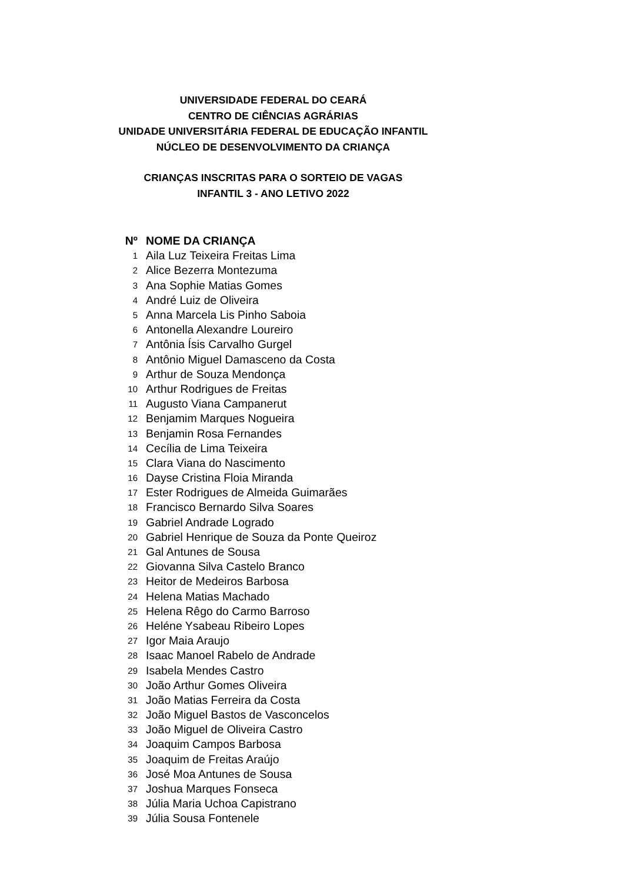UNIVERSIDADE FEDERAL DO CEARÁ
CENTRO DE CIÊNCIAS AGRÁRIAS
UNIDADE UNIVERSITÁRIA FEDERAL DE EDUCAÇÃO INFANTIL
NÚCLEO DE DESENVOLVIMENTO DA CRIANÇA
CRIANÇAS INSCRITAS PARA O SORTEIO DE VAGAS
INFANTIL 3 - ANO LETIVO 2022
| Nº | NOME DA CRIANÇA |
| --- | --- |
| 1 | Aila Luz Teixeira Freitas Lima |
| 2 | Alice Bezerra Montezuma |
| 3 | Ana Sophie Matias Gomes |
| 4 | André Luiz de Oliveira |
| 5 | Anna Marcela Lis Pinho Saboia |
| 6 | Antonella Alexandre Loureiro |
| 7 | Antônia Ísis Carvalho Gurgel |
| 8 | Antônio Miguel Damasceno da Costa |
| 9 | Arthur de Souza Mendonça |
| 10 | Arthur Rodrigues de Freitas |
| 11 | Augusto Viana Campanerut |
| 12 | Benjamim Marques Nogueira |
| 13 | Benjamin Rosa Fernandes |
| 14 | Cecília de Lima Teixeira |
| 15 | Clara Viana do Nascimento |
| 16 | Dayse Cristina Floia Miranda |
| 17 | Ester Rodrigues de Almeida Guimarães |
| 18 | Francisco Bernardo Silva Soares |
| 19 | Gabriel Andrade Logrado |
| 20 | Gabriel Henrique de Souza da Ponte Queiroz |
| 21 | Gal Antunes de Sousa |
| 22 | Giovanna Silva Castelo Branco |
| 23 | Heitor de Medeiros Barbosa |
| 24 | Helena Matias Machado |
| 25 | Helena Rêgo do Carmo Barroso |
| 26 | Heléne Ysabeau Ribeiro Lopes |
| 27 | Igor Maia Araujo |
| 28 | Isaac Manoel Rabelo de Andrade |
| 29 | Isabela Mendes Castro |
| 30 | João Arthur Gomes Oliveira |
| 31 | João Matias Ferreira da Costa |
| 32 | João Miguel Bastos de Vasconcelos |
| 33 | João Miguel de Oliveira Castro |
| 34 | Joaquim Campos Barbosa |
| 35 | Joaquim de Freitas Araújo |
| 36 | José Moa Antunes de Sousa |
| 37 | Joshua Marques Fonseca |
| 38 | Júlia Maria Uchoa Capistrano |
| 39 | Júlia Sousa Fontenele |